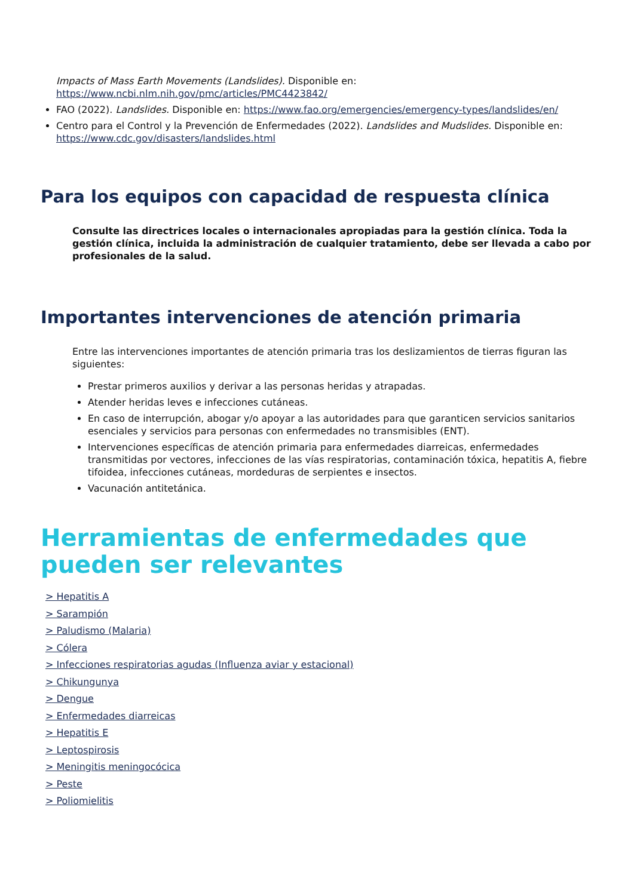Impacts of Mass Earth Movements (Landslides). Disponible en: https://www.ncbi.nlm.nih.gov/pmc/articles/PMC4423842/
FAO (2022). Landslides. Disponible en: https://www.fao.org/emergencies/emergency-types/landslides/en/
Centro para el Control y la Prevención de Enfermedades (2022). Landslides and Mudslides. Disponible en: https://www.cdc.gov/disasters/landslides.html
Para los equipos con capacidad de respuesta clínica
Consulte las directrices locales o internacionales apropiadas para la gestión clínica. Toda la gestión clínica, incluida la administración de cualquier tratamiento, debe ser llevada a cabo por profesionales de la salud.
Importantes intervenciones de atención primaria
Entre las intervenciones importantes de atención primaria tras los deslizamientos de tierras figuran las siguientes:
Prestar primeros auxilios y derivar a las personas heridas y atrapadas.
Atender heridas leves e infecciones cutáneas.
En caso de interrupción, abogar y/o apoyar a las autoridades para que garanticen servicios sanitarios esenciales y servicios para personas con enfermedades no transmisibles (ENT).
Intervenciones específicas de atención primaria para enfermedades diarreicas, enfermedades transmitidas por vectores, infecciones de las vías respiratorias, contaminación tóxica, hepatitis A, fiebre tifoidea, infecciones cutáneas, mordeduras de serpientes e insectos.
Vacunación antitetánica.
Herramientas de enfermedades que pueden ser relevantes
> Hepatitis A
> Sarampión
> Paludismo (Malaria)
> Cólera
> Infecciones respiratorias agudas (Influenza aviar y estacional)
> Chikungunya
> Dengue
> Enfermedades diarreicas
> Hepatitis E
> Leptospirosis
> Meningitis meningocócica
> Peste
> Poliomielitis